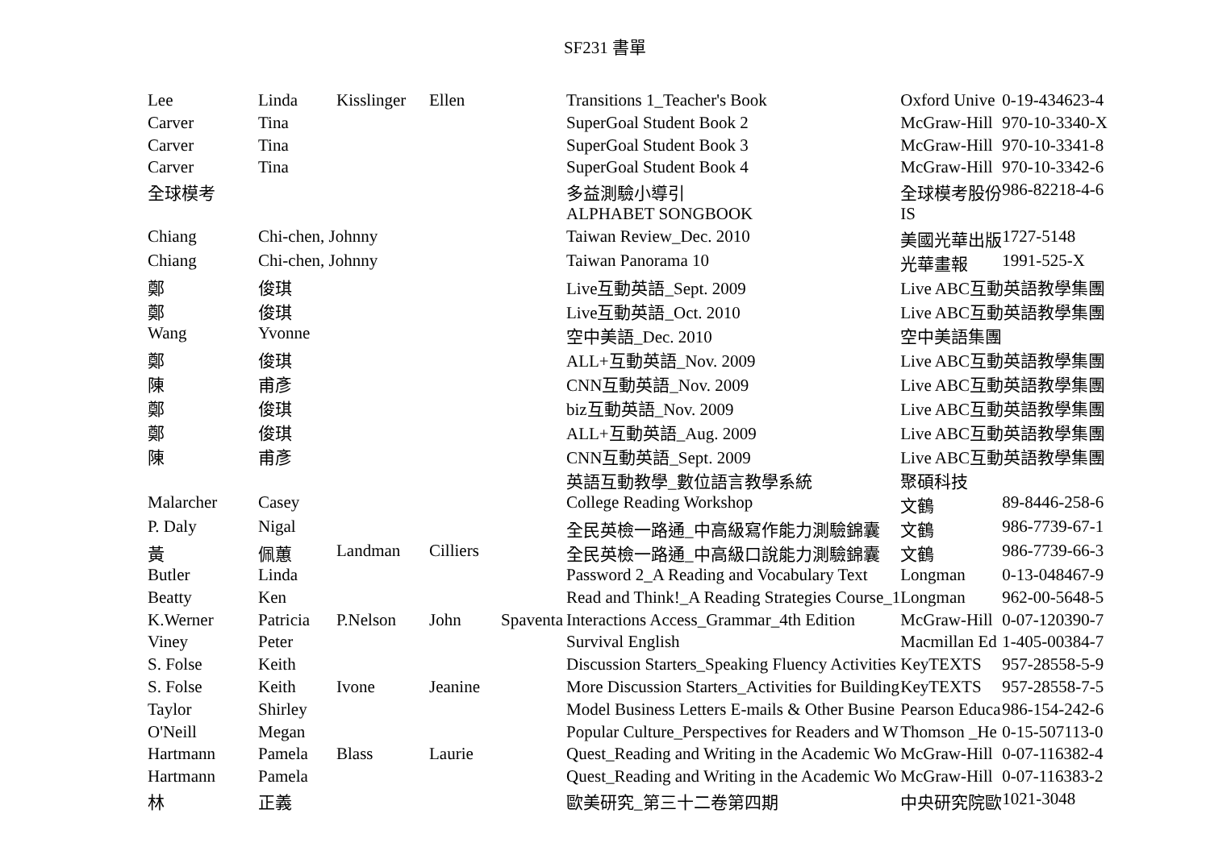SF231 書單
| Lee | Linda | Kisslinger | Ellen | | Transitions 1_Teacher's Book | Oxford Unive | 0-19-434623-4 |
| Carver | Tina | | | | SuperGoal Student Book 2 | McGraw-Hill | 970-10-3340-X |
| Carver | Tina | | | | SuperGoal Student Book 3 | McGraw-Hill | 970-10-3341-8 |
| Carver | Tina | | | | SuperGoal Student Book 4 | McGraw-Hill | 970-10-3342-6 |
| 全球模考 | | | | | 多益測驗小導引 | 全球模考股份 | 986-82218-4-6 |
| | | | | | ALPHABET SONGBOOK | IS | |
| Chiang | Chi-chen, Johnny | | | | Taiwan Review_Dec. 2010 | 美國光華出版 | 1727-5148 |
| Chiang | Chi-chen, Johnny | | | | Taiwan Panorama 10 | 光華畫報 | 1991-525-X |
| 鄭 | 俊琪 | | | | Live互動英語_Sept. 2009 | Live ABC互動英語教學集團 | |
| 鄭 | 俊琪 | | | | Live互動英語_Oct. 2010 | Live ABC互動英語教學集團 | |
| Wang | Yvonne | | | | 空中美語_Dec. 2010 | 空中美語集團 | |
| 鄭 | 俊琪 | | | | ALL+互動英語_Nov. 2009 | Live ABC互動英語教學集團 | |
| 陳 | 甫彥 | | | | CNN互動英語_Nov. 2009 | Live ABC互動英語教學集團 | |
| 鄭 | 俊琪 | | | | biz互動英語_Nov. 2009 | Live ABC互動英語教學集團 | |
| 鄭 | 俊琪 | | | | ALL+互動英語_Aug. 2009 | Live ABC互動英語教學集團 | |
| 陳 | 甫彥 | | | | CNN互動英語_Sept. 2009 | Live ABC互動英語教學集團 | |
| | | | | | 英語互動教學_數位語言教學系統 | 聚碩科技 | |
| Malarcher | Casey | | | | College Reading Workshop | 文鶴 | 89-8446-258-6 |
| P. Daly | Nigal | | | | 全民英檢一路通_中高級寫作能力測驗錦囊 | 文鶴 | 986-7739-67-1 |
| 黃 | 佩蕙 | Landman | Cilliers | | 全民英檢一路通_中高級口說能力測驗錦囊 | 文鶴 | 986-7739-66-3 |
| Butler | Linda | | | | Password 2_A Reading and Vocabulary Text | Longman | 0-13-048467-9 |
| Beatty | Ken | | | | Read and Think!_A Reading Strategies Course_1 | Longman | 962-00-5648-5 |
| K.Werner | Patricia | P.Nelson | John | Spaventa | Interactions Access_Grammar_4th Edition | McGraw-Hill | 0-07-120390-7 |
| Viney | Peter | | | | Survival English | Macmillan Ed | 1-405-00384-7 |
| S. Folse | Keith | | | | Discussion Starters_Speaking Fluency Activities | KeyTEXTS | 957-28558-5-9 |
| S. Folse | Keith | Ivone | Jeanine | | More Discussion Starters_Activities for Building | KeyTEXTS | 957-28558-7-5 |
| Taylor | Shirley | | | | Model Business Letters E-mails & Other Busine | Pearson Educa | 986-154-242-6 |
| O'Neill | Megan | | | | Popular Culture_Perspectives for Readers and W | Thomson _He | 0-15-507113-0 |
| Hartmann | Pamela | Blass | Laurie | | Quest_Reading and Writing in the Academic Wo | McGraw-Hill | 0-07-116382-4 |
| Hartmann | Pamela | | | | Quest_Reading and Writing in the Academic Wo | McGraw-Hill | 0-07-116383-2 |
| 林 | 正義 | | | | 歐美研究_第三十二卷第四期 | 中央研究院歐 | 1021-3048 |